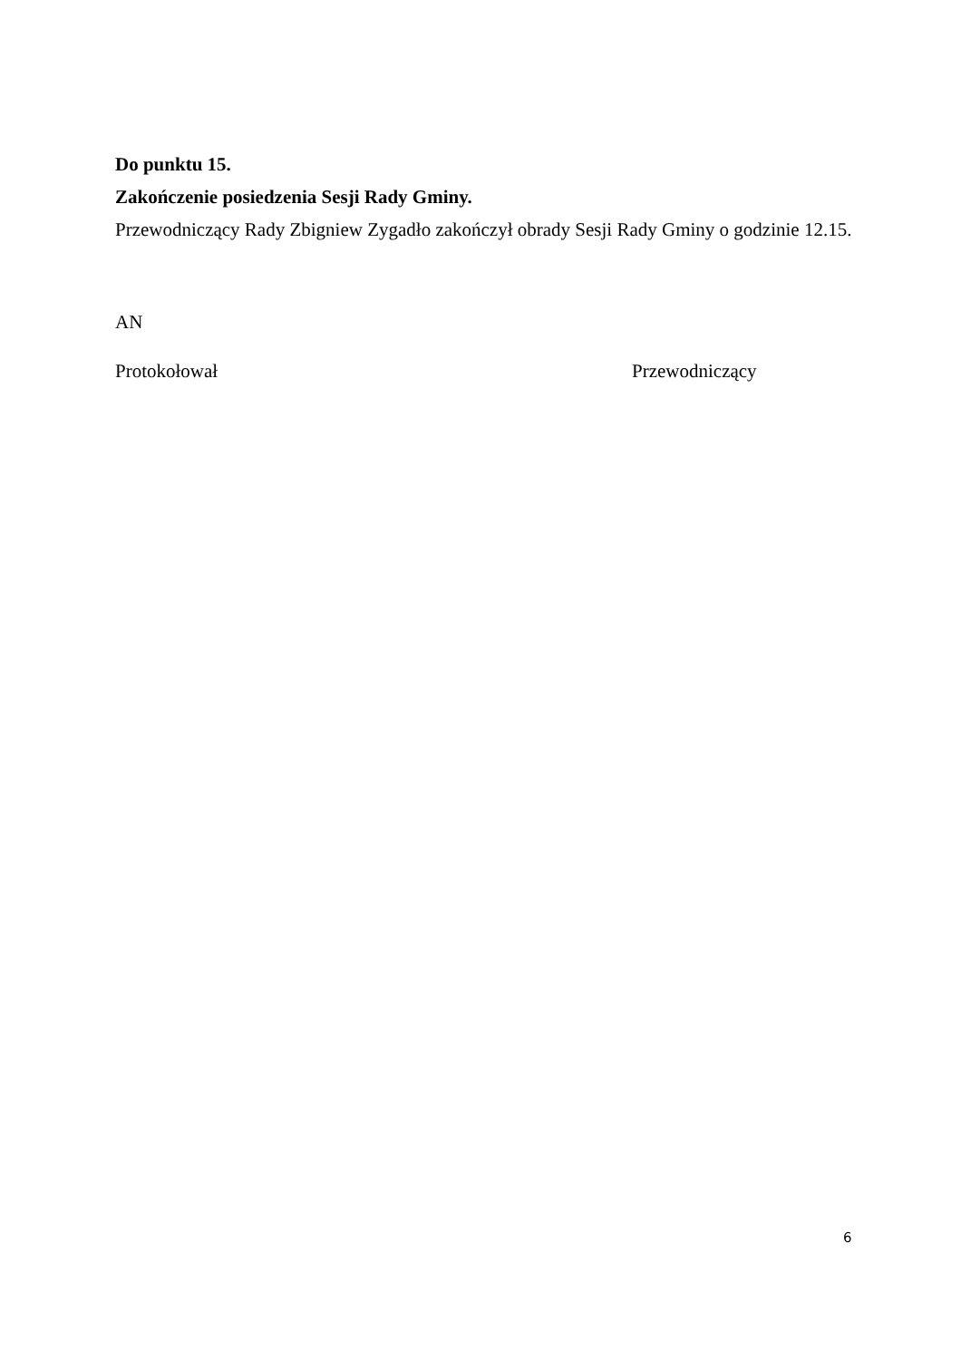Do punktu 15.
Zakończenie posiedzenia Sesji Rady Gminy.
Przewodniczący Rady Zbigniew Zygadło zakończył obrady Sesji Rady Gminy o godzinie 12.15.
AN
Protokołował Przewodniczący
6